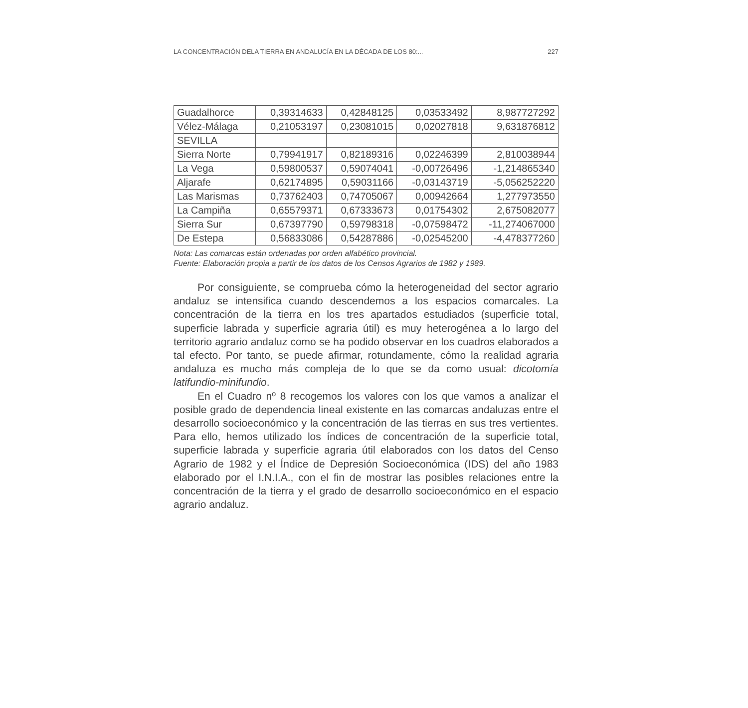LA CONCENTRACIÓN DELA TIERRA EN ANDALUCÍA EN LA DÉCADA DE LOS 80:... 227
| Guadalhorce | 0,39314633 | 0,42848125 | 0,03533492 | 8,987727292 |
| Vélez-Málaga | 0,21053197 | 0,23081015 | 0,02027818 | 9,631876812 |
| SEVILLA | | | | |
| Sierra Norte | 0,79941917 | 0,82189316 | 0,02246399 | 2,810038944 |
| La Vega | 0,59800537 | 0,59074041 | -0,00726496 | -1,214865340 |
| Aljarafe | 0,62174895 | 0,59031166 | -0,03143719 | -5,056252220 |
| Las Marismas | 0,73762403 | 0,74705067 | 0,00942664 | 1,277973550 |
| La Campiña | 0,65579371 | 0,67333673 | 0,01754302 | 2,675082077 |
| Sierra Sur | 0,67397790 | 0,59798318 | -0,07598472 | -11,274067000 |
| De Estepa | 0,56833086 | 0,54287886 | -0,02545200 | -4,478377260 |
Nota: Las comarcas están ordenadas por orden alfabético provincial.
Fuente: Elaboración propia a partir de los datos de los Censos Agrarios de 1982 y 1989.
Por consiguiente, se comprueba cómo la heterogeneidad del sector agrario andaluz se intensifica cuando descendemos a los espacios comarcales. La concentración de la tierra en los tres apartados estudiados (superficie total, superficie labrada y superficie agraria útil) es muy heterogénea a lo largo del territorio agrario andaluz como se ha podido observar en los cuadros elaborados a tal efecto. Por tanto, se puede afirmar, rotundamente, cómo la realidad agraria andaluza es mucho más compleja de lo que se da como usual: dicotomía latifundio-minifundio.
En el Cuadro nº 8 recogemos los valores con los que vamos a analizar el posible grado de dependencia lineal existente en las comarcas andaluzas entre el desarrollo socioeconómico y la concentración de las tierras en sus tres vertientes. Para ello, hemos utilizado los índices de concentración de la superficie total, superficie labrada y superficie agraria útil elaborados con los datos del Censo Agrario de 1982 y el Índice de Depresión Socioeconómica (IDS) del año 1983 elaborado por el I.N.I.A., con el fin de mostrar las posibles relaciones entre la concentración de la tierra y el grado de desarrollo socioeconómico en el espacio agrario andaluz.